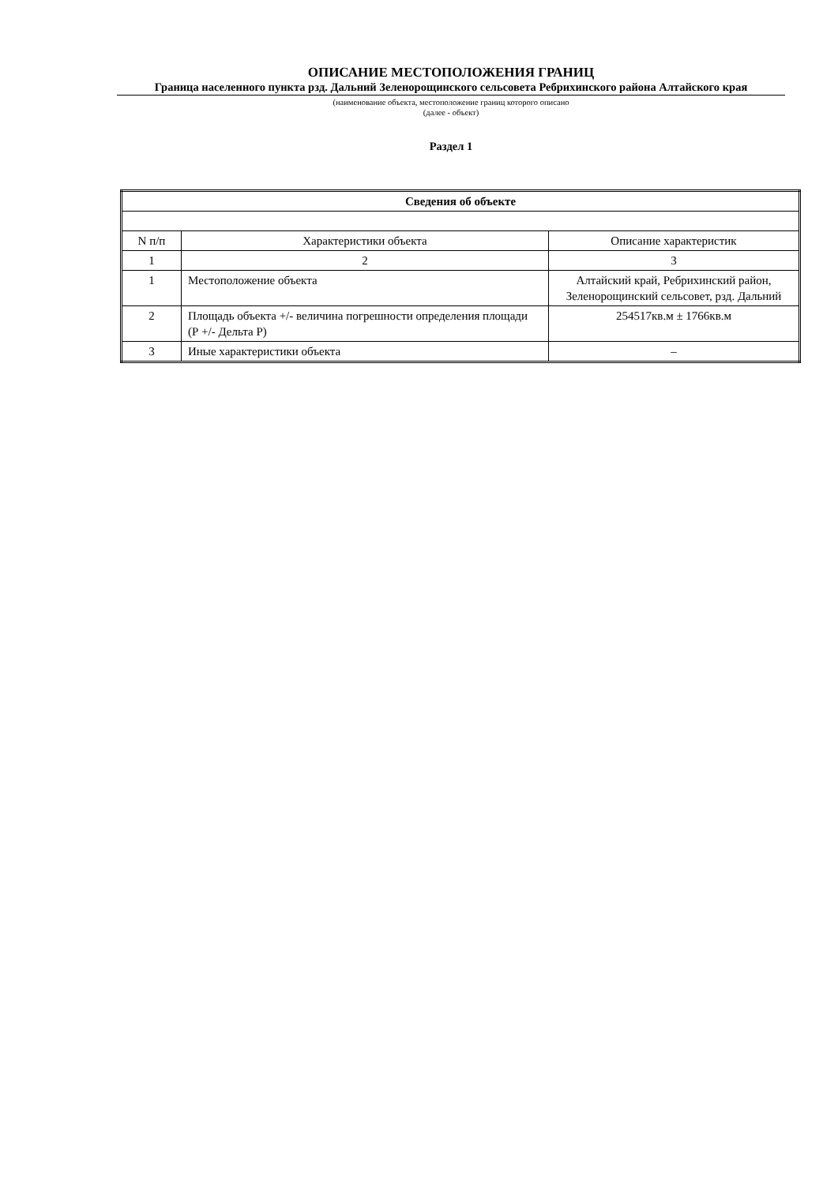ОПИСАНИЕ МЕСТОПОЛОЖЕНИЯ ГРАНИЦ
Граница населенного пункта рзд. Дальний Зеленорощинского сельсовета Ребрихинского района Алтайского края
(наименование объекта, местоположение границ которого описано
(далее - объект)
Раздел 1
| Сведения об объекте | | |
| --- | --- | --- |
| N п/п | Характеристики объекта | Описание характеристик |
| 1 | 2 | 3 |
| 1 | Местоположение объекта | Алтайский край, Ребрихинский район, Зеленорощинский сельсовет, рзд. Дальний |
| 2 | Площадь объекта +/- величина погрешности определения площади (Р +/- Дельта Р) | 254517кв.м ± 1766кв.м |
| 3 | Иные характеристики объекта | – |